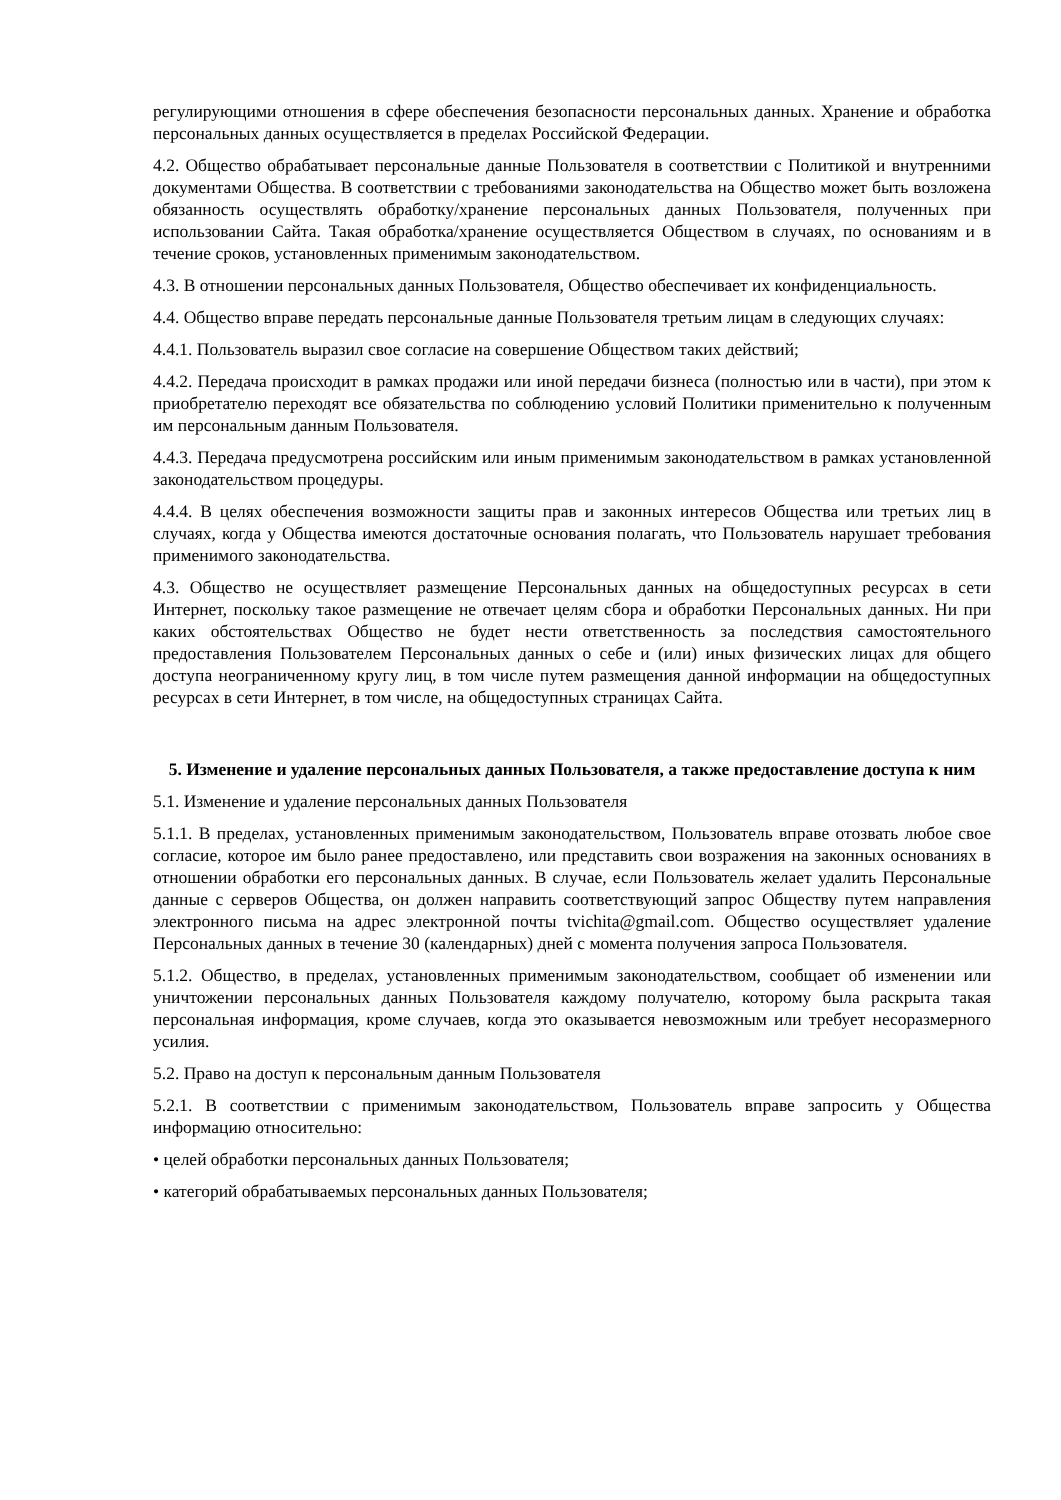регулирующими отношения в сфере обеспечения безопасности персональных данных. Хранение и обработка персональных данных осуществляется в пределах Российской Федерации.
4.2. Общество обрабатывает персональные данные Пользователя в соответствии с Политикой и внутренними документами Общества. В соответствии с требованиями законодательства на Общество может быть возложена обязанность осуществлять обработку/хранение персональных данных Пользователя, полученных при использовании Сайта. Такая обработка/хранение осуществляется Обществом в случаях, по основаниям и в течение сроков, установленных применимым законодательством.
4.3. В отношении персональных данных Пользователя, Общество обеспечивает их конфиденциальность.
4.4. Общество вправе передать персональные данные Пользователя третьим лицам в следующих случаях:
4.4.1. Пользователь выразил свое согласие на совершение Обществом таких действий;
4.4.2. Передача происходит в рамках продажи или иной передачи бизнеса (полностью или в части), при этом к приобретателю переходят все обязательства по соблюдению условий Политики применительно к полученным им персональным данным Пользователя.
4.4.3. Передача предусмотрена российским или иным применимым законодательством в рамках установленной законодательством процедуры.
4.4.4. В целях обеспечения возможности защиты прав и законных интересов Общества или третьих лиц в случаях, когда у Общества имеются достаточные основания полагать, что Пользователь нарушает требования применимого законодательства.
4.3. Общество не осуществляет размещение Персональных данных на общедоступных ресурсах в сети Интернет, поскольку такое размещение не отвечает целям сбора и обработки Персональных данных. Ни при каких обстоятельствах Общество не будет нести ответственность за последствия самостоятельного предоставления Пользователем Персональных данных о себе и (или) иных физических лицах для общего доступа неограниченному кругу лиц, в том числе путем размещения данной информации на общедоступных ресурсах в сети Интернет, в том числе, на общедоступных страницах Сайта.
5. Изменение и удаление персональных данных Пользователя, а также предоставление доступа к ним
5.1. Изменение и удаление персональных данных Пользователя
5.1.1. В пределах, установленных применимым законодательством, Пользователь вправе отозвать любое свое согласие, которое им было ранее предоставлено, или представить свои возражения на законных основаниях в отношении обработки его персональных данных. В случае, если Пользователь желает удалить Персональные данные с серверов Общества, он должен направить соответствующий запрос Обществу путем направления электронного письма на адрес электронной почты tvichita@gmail.com. Общество осуществляет удаление Персональных данных в течение 30 (календарных) дней с момента получения запроса Пользователя.
5.1.2. Общество, в пределах, установленных применимым законодательством, сообщает об изменении или уничтожении персональных данных Пользователя каждому получателю, которому была раскрыта такая персональная информация, кроме случаев, когда это оказывается невозможным или требует несоразмерного усилия.
5.2. Право на доступ к персональным данным Пользователя
5.2.1. В соответствии с применимым законодательством, Пользователь вправе запросить у Общества информацию относительно:
• целей обработки персональных данных Пользователя;
• категорий обрабатываемых персональных данных Пользователя;